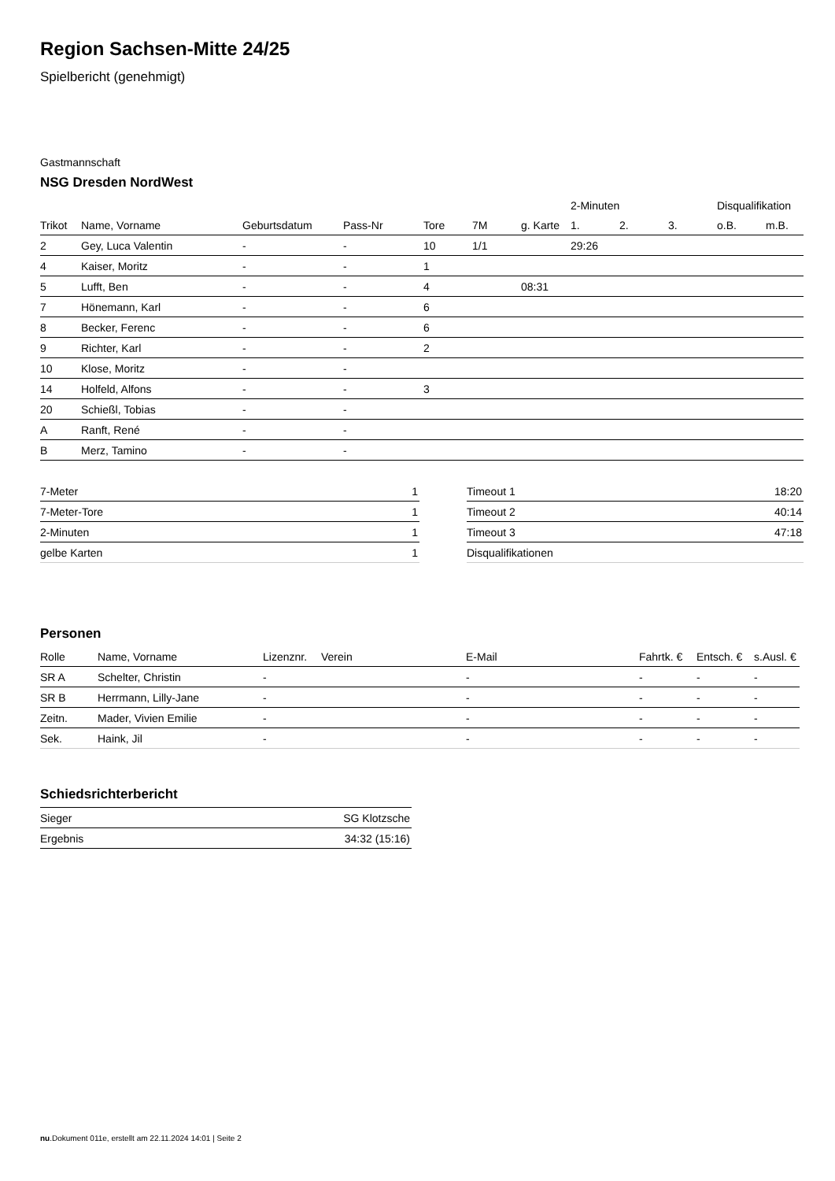Region Sachsen-Mitte 24/25
Spielbericht (genehmigt)
Gastmannschaft
NSG Dresden NordWest
| | | | | | | | 2-Minuten | | | Disqualifikation | |
| --- | --- | --- | --- | --- | --- | --- | --- | --- | --- | --- | --- |
| Trikot | Name, Vorname | Geburtsdatum | Pass-Nr | Tore | 7M | g. Karte | 1. | 2. | 3. | o.B. | m.B. |
| 2 | Gey, Luca Valentin | - | - | 10 | 1/1 | | 29:26 | | | | |
| 4 | Kaiser, Moritz | - | - | 1 | | | | | | | |
| 5 | Lufft, Ben | - | - | 4 | | 08:31 | | | | | |
| 7 | Hönemann, Karl | - | - | 6 | | | | | | | |
| 8 | Becker, Ferenc | - | - | 6 | | | | | | | |
| 9 | Richter, Karl | - | - | 2 | | | | | | | |
| 10 | Klose, Moritz | - | - | | | | | | | | |
| 14 | Holfeld, Alfons | - | - | 3 | | | | | | | |
| 20 | Schießl, Tobias | - | - | | | | | | | | |
| A | Ranft, René | - | - | | | | | | | | |
| B | Merz, Tamino | - | - | | | | | | | | |
| 7-Meter | 1 |
| 7-Meter-Tore | 1 |
| 2-Minuten | 1 |
| gelbe Karten | 1 |
| Timeout 1 | 18:20 |
| Timeout 2 | 40:14 |
| Timeout 3 | 47:18 |
| Disqualifikationen | |
Personen
| Rolle | Name, Vorname | Lizenznr. | Verein | E-Mail | Fahrtk. € | Entsch. € | s.Ausl. € |
| --- | --- | --- | --- | --- | --- | --- | --- |
| SR A | Schelter, Christin | - | | - | - | - | - |
| SR B | Herrmann, Lilly-Jane | - | | - | - | - | - |
| Zeitn. | Mader, Vivien Emilie | - | | - | - | - | - |
| Sek. | Haink, Jil | - | | - | - | - | - |
Schiedsrichterbericht
| Sieger | SG Klotzsche |
| Ergebnis | 34:32 (15:16) |
nu.Dokument 011e, erstellt am 22.11.2024 14:01 | Seite 2